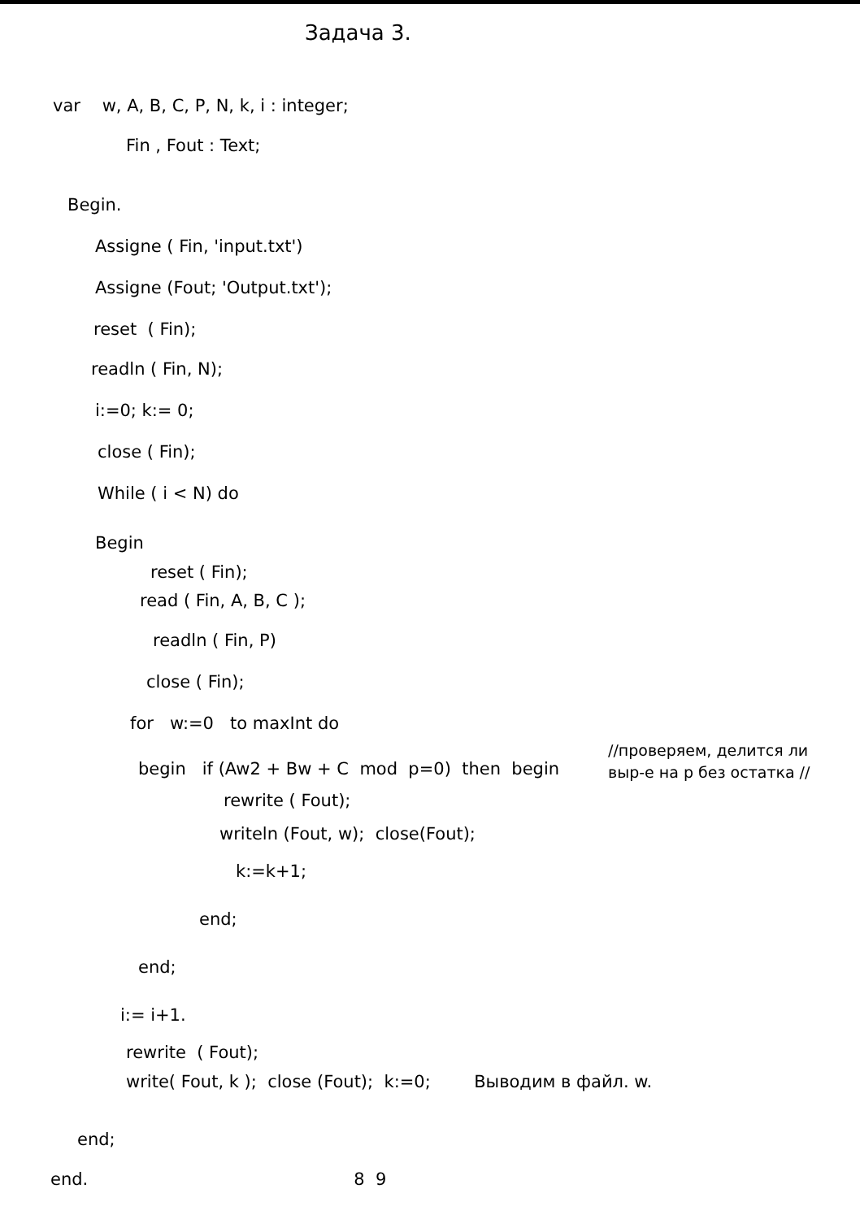Задача 3.
var w, A, B, C, P, N, k, i : integer;
Fin , Fout : Text;
Begin.
Assigne ( Fin, 'input.txt')
Assigne (Fout; 'Output.txt');
reset ( Fin);
readln ( Fin, N);
i:=0; k:= 0;
close ( Fin);
While ( i < N) do
Begin
reset ( Fin);
read ( Fin, A, B, C );
readln ( Fin, P)
close ( Fin);
for w:=0 to maxInt do
begin if (Aw2 + Bw + C mod p=0) then begin
rewrite ( Fout);
writeln (Fout, w); close(Fout);
k:=k+1;
end;
end;
i:= i+1.
rewrite ( Fout);
write( Fout, k ); close (Fout); k:=0; Выводим в файл. w.
end;
end. 8 9
//проверяем, делится ли выр-е на p без остатка //